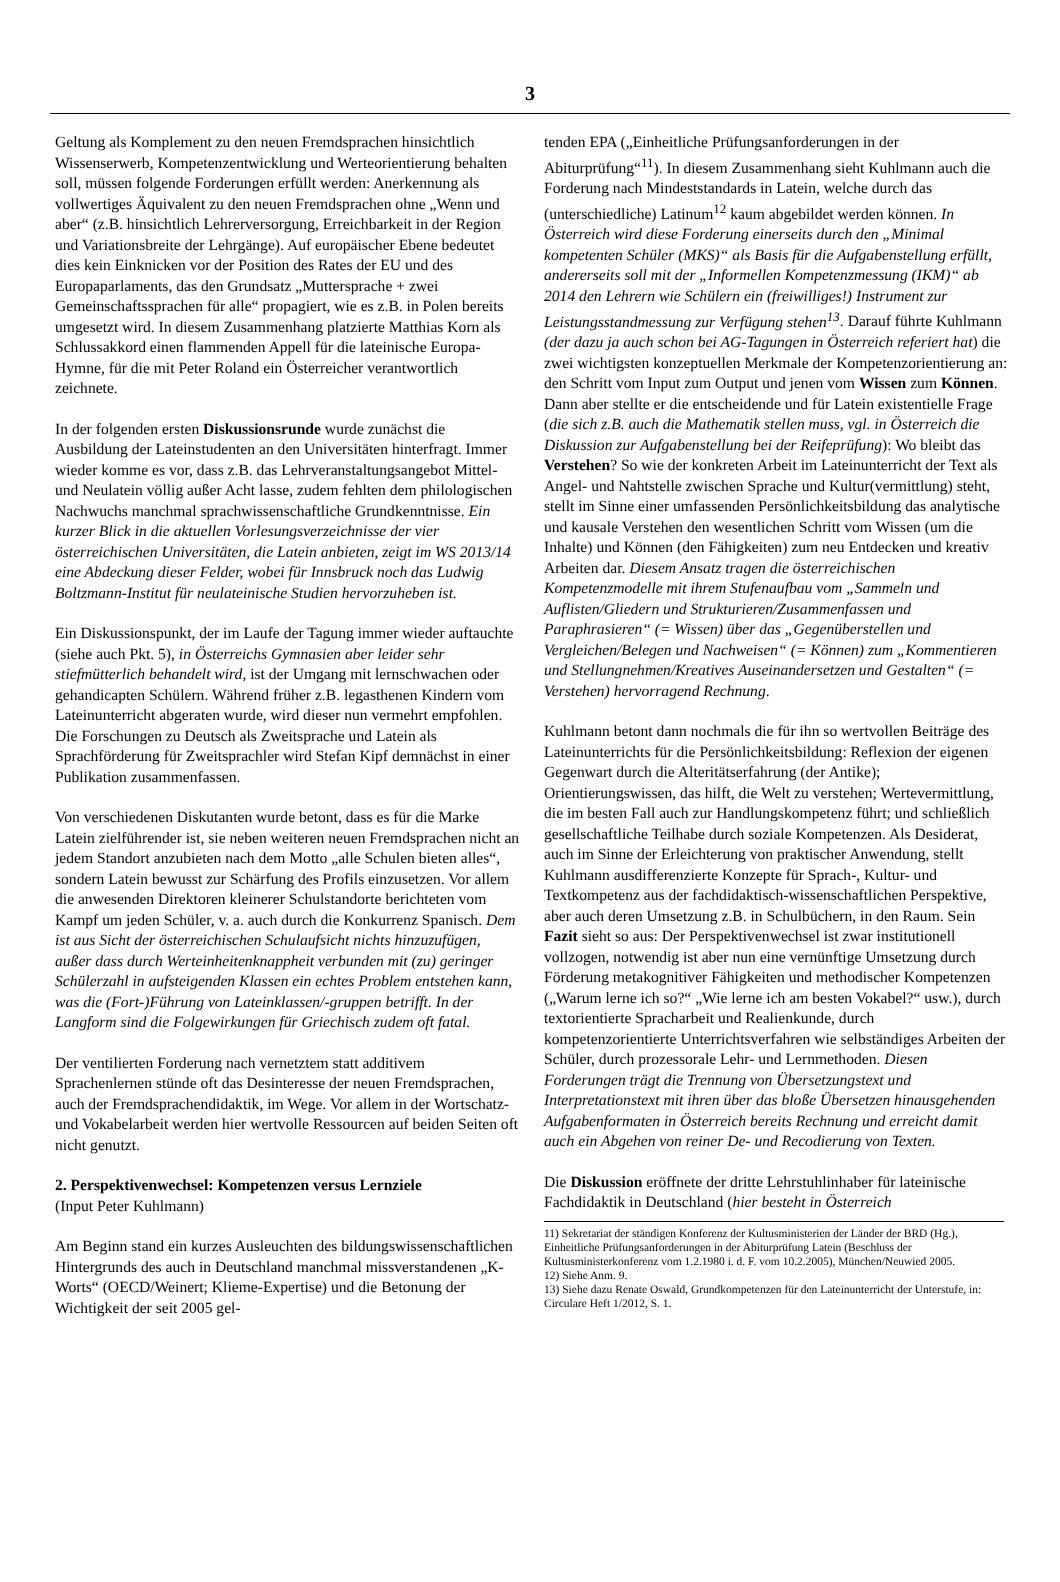3
Geltung als Komplement zu den neuen Fremdsprachen hinsichtlich Wissenserwerb, Kompetenzentwicklung und Werteorientierung behalten soll, müssen folgende Forderungen erfüllt werden: Anerkennung als vollwertiges Äquivalent zu den neuen Fremdsprachen ohne „Wenn und aber“ (z.B. hinsichtlich Lehrerversorgung, Erreichbarkeit in der Region und Variationsbreite der Lehrgänge). Auf europäischer Ebene bedeutet dies kein Einknicken vor der Position des Rates der EU und des Europaparlaments, das den Grundsatz „Muttersprache + zwei Gemeinschaftssprachen für alle“ propagiert, wie es z.B. in Polen bereits umgesetzt wird. In diesem Zusammenhang platzierte Matthias Korn als Schlussakkord einen flammenden Appell für die lateinische Europa-Hymne, für die mit Peter Roland ein Österreicher verantwortlich zeichnete.
In der folgenden ersten Diskussionsrunde wurde zunächst die Ausbildung der Lateinstudenten an den Universitäten hinterfragt. Immer wieder komme es vor, dass z.B. das Lehrveranstaltungsangebot Mittel- und Neulatein völlig außer Acht lasse, zudem fehlten dem philologischen Nachwuchs manchmal sprachwissenschaftliche Grundkenntnisse. Ein kurzer Blick in die aktuellen Vorlesungsverzeichnisse der vier österreichischen Universitäten, die Latein anbieten, zeigt im WS 2013/14 eine Abdeckung dieser Felder, wobei für Innsbruck noch das Ludwig Boltzmann-Institut für neulateinische Studien hervorzuheben ist.
Ein Diskussionspunkt, der im Laufe der Tagung immer wieder auftauchte (siehe auch Pkt. 5), in Österreichs Gymnasien aber leider sehr stiefmütterlich behandelt wird, ist der Umgang mit lernschwachen oder gehandicapten Schülern. Während früher z.B. legasthenen Kindern vom Lateinunterricht abgeraten wurde, wird dieser nun vermehrt empfohlen. Die Forschungen zu Deutsch als Zweitsprache und Latein als Sprachförderung für Zweitsprachler wird Stefan Kipf demnächst in einer Publikation zusammenfassen.
Von verschiedenen Diskutanten wurde betont, dass es für die Marke Latein zielführender ist, sie neben weiteren neuen Fremdsprachen nicht an jedem Standort anzubieten nach dem Motto „alle Schulen bieten alles“, sondern Latein bewusst zur Schärfung des Profils einzusetzen. Vor allem die anwesenden Direktoren kleinerer Schulstandorte berichteten vom Kampf um jeden Schüler, v. a. auch durch die Konkurrenz Spanisch. Dem ist aus Sicht der österreichischen Schulaufsicht nichts hinzuzufügen, außer dass durch Werteinheitenknappheit verbunden mit (zu) geringer Schülerzahl in aufsteigenden Klassen ein echtes Problem entstehen kann, was die (Fort-)Führung von Lateinklassen/-gruppen betrifft. In der Langform sind die Folgewirkungen für Griechisch zudem oft fatal.
Der ventilierten Forderung nach vernetztem statt additivem Sprachenlernen stünde oft das Desinteresse der neuen Fremdsprachen, auch der Fremdsprachendidaktik, im Wege. Vor allem in der Wortschatz- und Vokabelarbeit werden hier wertvolle Ressourcen auf beiden Seiten oft nicht genutzt.
2. Perspektivenwechsel: Kompetenzen versus Lernziele
(Input Peter Kuhlmann)
Am Beginn stand ein kurzes Ausleuchten des bildungswissenschaftlichen Hintergrunds des auch in Deutschland manchmal missverstandenen „K-Worts“ (OECD/Weinert; Klieme-Expertise) und die Betonung der Wichtigkeit der seit 2005 gel-
tenden EPA („Einheitliche Prüfungsanforderungen in der Abiturprüfung“<sup>11</sup>). In diesem Zusammenhang sieht Kuhlmann auch die Forderung nach Mindeststandards in Latein, welche durch das (unterschiedliche) Latinum<sup>12</sup> kaum abgebildet werden können. In Österreich wird diese Forderung einerseits durch den „Minimal kompetenten Schüler (MKS)“ als Basis für die Aufgabenstellung erfüllt, andererseits soll mit der „Informellen Kompetenzmessung (IKM)“ ab 2014 den Lehrern wie Schülern ein (freiwilliges!) Instrument zur Leistungsstandmessung zur Verfügung stehen<sup>13</sup>. Darauf führte Kuhlmann (der dazu ja auch schon bei AG-Tagungen in Österreich referiert hat) die zwei wichtigsten konzeptuellen Merkmale der Kompetenzorientierung an: den Schritt vom Input zum Output und jenen vom Wissen zum Können. Dann aber stellte er die entscheidende und für Latein existentielle Frage (die sich z.B. auch die Mathematik stellen muss, vgl. in Österreich die Diskussion zur Aufgabenstellung bei der Reifeprüfung): Wo bleibt das Verstehen? So wie der konkreten Arbeit im Lateinunterricht der Text als Angel- und Nahtstelle zwischen Sprache und Kultur(vermittlung) steht, stellt im Sinne einer umfassenden Persönlichkeitsbildung das analytische und kausale Verstehen den wesentlichen Schritt vom Wissen (um die Inhalte) und Können (den Fähigkeiten) zum neu Entdecken und kreativ Arbeiten dar. Diesem Ansatz tragen die österreichischen Kompetenzmodelle mit ihrem Stufenaufbau vom „Sammeln und Auflisten/Gliedern und Strukturieren/Zusammenfassen und Paraphrasieren“ (= Wissen) über das „Gegenüberstellen und Vergleichen/Belegen und Nachweisen“ (= Können) zum „Kommentieren und Stellungnehmen/Kreatives Auseinandersetzen und Gestalten“ (= Verstehen) hervorragend Rechnung.
Kuhlmann betont dann nochmals die für ihn so wertvollen Beiträge des Lateinunterrichts für die Persönlichkeitsbildung: Reflexion der eigenen Gegenwart durch die Alteritätserfahrung (der Antike); Orientierungswissen, das hilft, die Welt zu verstehen; Wertevermittlung, die im besten Fall auch zur Handlungskompetenz führt; und schließlich gesellschaftliche Teilhabe durch soziale Kompetenzen. Als Desiderat, auch im Sinne der Erleichterung von praktischer Anwendung, stellt Kuhlmann ausdifferenzierte Konzepte für Sprach-, Kultur- und Textkompetenz aus der fachdidaktisch-wissenschaftlichen Perspektive, aber auch deren Umsetzung z.B. in Schulbüchern, in den Raum. Sein Fazit sieht so aus: Der Perspektivenwechsel ist zwar institutionell vollzogen, notwendig ist aber nun eine vernünftige Umsetzung durch Förderung metakognitiver Fähigkeiten und methodischer Kompetenzen („Warum lerne ich so?“ „Wie lerne ich am besten Vokabel?“ usw.), durch textorientierte Spracharbeit und Realienkunde, durch kompetenzorientierte Unterrichtsverfahren wie selbständiges Arbeiten der Schüler, durch prozessorale Lehr- und Lernmethoden. Diesen Forderungen trägt die Trennung von Übersetzungstext und Interpretationstext mit ihren über das bloße Übersetzen hinausgehenden Aufgabenformaten in Österreich bereits Rechnung und erreicht damit auch ein Abgehen von reiner De- und Recodierung von Texten.
Die Diskussion eröffnete der dritte Lehrstuhlinhaber für lateinische Fachdidaktik in Deutschland (hier besteht in Österreich
11) Sekretariat der ständigen Konferenz der Kultusministerien der Länder der BRD (Hg.), Einheitliche Prüfungsanforderungen in der Abiturprüfung Latein (Beschluss der Kultusministerkonferenz vom 1.2.1980 i. d. F. vom 10.2.2005), München/Neuwied 2005.
12) Siehe Anm. 9.
13) Siehe dazu Renate Oswald, Grundkompetenzen für den Lateinunterricht der Unterstufe, in: Circulare Heft 1/2012, S. 1.